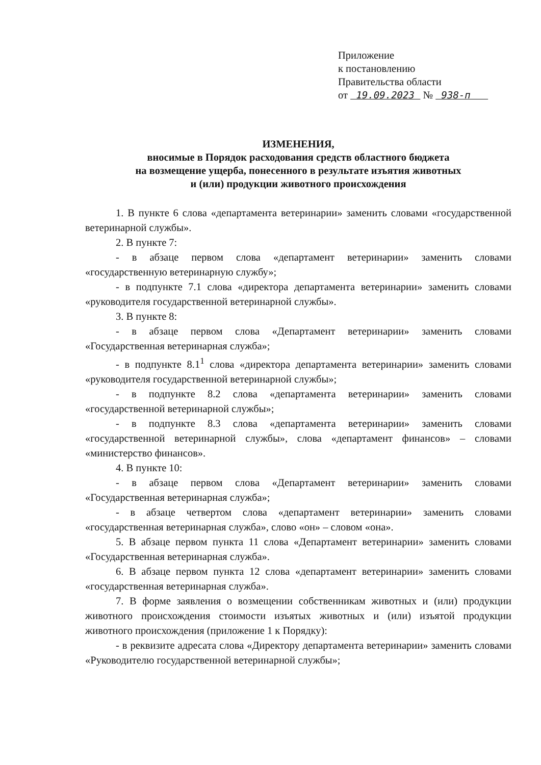Приложение
к постановлению
Правительства области
от 19.09.2023 № 938-п
ИЗМЕНЕНИЯ,
вносимые в Порядок расходования средств областного бюджета
на возмещение ущерба, понесенного в результате изъятия животных
и (или) продукции животного происхождения
1. В пункте 6 слова «департамента ветеринарии» заменить словами «государственной ветеринарной службы».
2. В пункте 7:
- в абзаце первом слова «департамент ветеринарии» заменить словами «государственную ветеринарную службу»;
- в подпункте 7.1 слова «директора департамента ветеринарии» заменить словами «руководителя государственной ветеринарной службы».
3. В пункте 8:
- в абзаце первом слова «Департамент ветеринарии» заменить словами «Государственная ветеринарная служба»;
- в подпункте 8.1<sup>1</sup> слова «директора департамента ветеринарии» заменить словами «руководителя государственной ветеринарной службы»;
- в подпункте 8.2 слова «департамента ветеринарии» заменить словами «государственной ветеринарной службы»;
- в подпункте 8.3 слова «департамента ветеринарии» заменить словами «государственной ветеринарной службы», слова «департамент финансов» – словами «министерство финансов».
4. В пункте 10:
- в абзаце первом слова «Департамент ветеринарии» заменить словами «Государственная ветеринарная служба»;
- в абзаце четвертом слова «департамент ветеринарии» заменить словами «государственная ветеринарная служба», слово «он» – словом «она».
5. В абзаце первом пункта 11 слова «Департамент ветеринарии» заменить словами «Государственная ветеринарная служба».
6. В абзаце первом пункта 12 слова «департамент ветеринарии» заменить словами «государственная ветеринарная служба».
7. В форме заявления о возмещении собственникам животных и (или) продукции животного происхождения стоимости изъятых животных и (или) изъятой продукции животного происхождения (приложение 1 к Порядку):
- в реквизите адресата слова «Директору департамента ветеринарии» заменить словами «Руководителю государственной ветеринарной службы»;